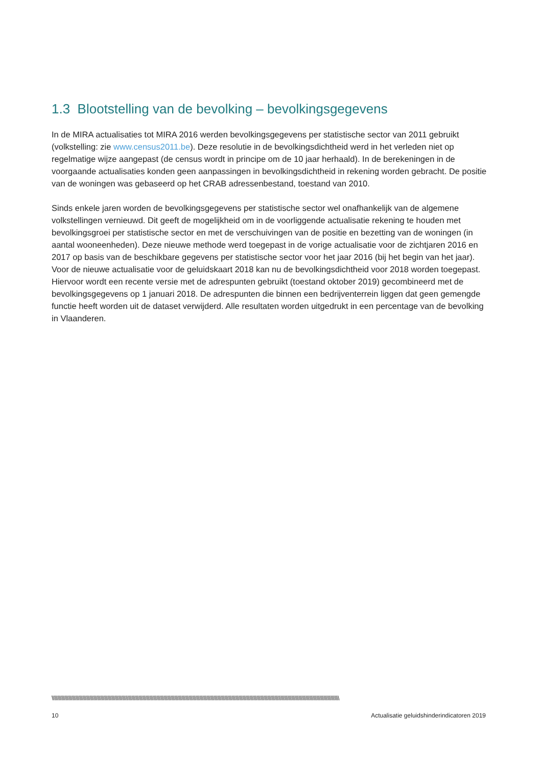1.3 Blootstelling van de bevolking – bevolkingsgegevens
In de MIRA actualisaties tot MIRA 2016 werden bevolkingsgegevens per statistische sector van 2011 gebruikt (volkstelling: zie www.census2011.be). Deze resolutie in de bevolkingsdichtheid werd in het verleden niet op regelmatige wijze aangepast (de census wordt in principe om de 10 jaar herhaald). In de berekeningen in de voorgaande actualisaties konden geen aanpassingen in bevolkingsdichtheid in rekening worden gebracht. De positie van de woningen was gebaseerd op het CRAB adressenbestand, toestand van 2010.
Sinds enkele jaren worden de bevolkingsgegevens per statistische sector wel onafhankelijk van de algemene volkstellingen vernieuwd. Dit geeft de mogelijkheid om in de voorliggende actualisatie rekening te houden met bevolkingsgroei per statistische sector en met de verschuivingen van de positie en bezetting van de woningen (in aantal wooneenheden). Deze nieuwe methode werd toegepast in de vorige actualisatie voor de zichtjaren 2016 en 2017 op basis van de beschikbare gegevens per statistische sector voor het jaar 2016 (bij het begin van het jaar). Voor de nieuwe actualisatie voor de geluidskaart 2018 kan nu de bevolkingsdichtheid voor 2018 worden toegepast. Hiervoor wordt een recente versie met de adrespunten gebruikt (toestand oktober 2019) gecombineerd met de bevolkingsgegevens op 1 januari 2018. De adrespunten die binnen een bedrijventerrein liggen dat geen gemengde functie heeft worden uit de dataset verwijderd. Alle resultaten worden uitgedrukt in een percentage van de bevolking in Vlaanderen.
\\\\\\\\\\\\\\\\\\\\\\\\\\\\\\\\\\\\\\\\\\\\\\\\\\\\\\\\\\\\\\\\\\\\\\\\\\\\\\\\\\\\\\\\\\\\\\\\\\\\\\\\\\\\\\\\\\\\\\\\\\\\\\\\\\\\\\\\\\\\\\\\\\\\\\\\\\\\\\\\\\\\\\\\\\\\\\\\\\\\\\\\\\\\\\\\\\\\\\\\\\\\\\\\\\\\\\\\\\\\\\\\\\\\\\\\\\\\\\\\\
10 Actualisatie geluidshinderindicatoren 2019